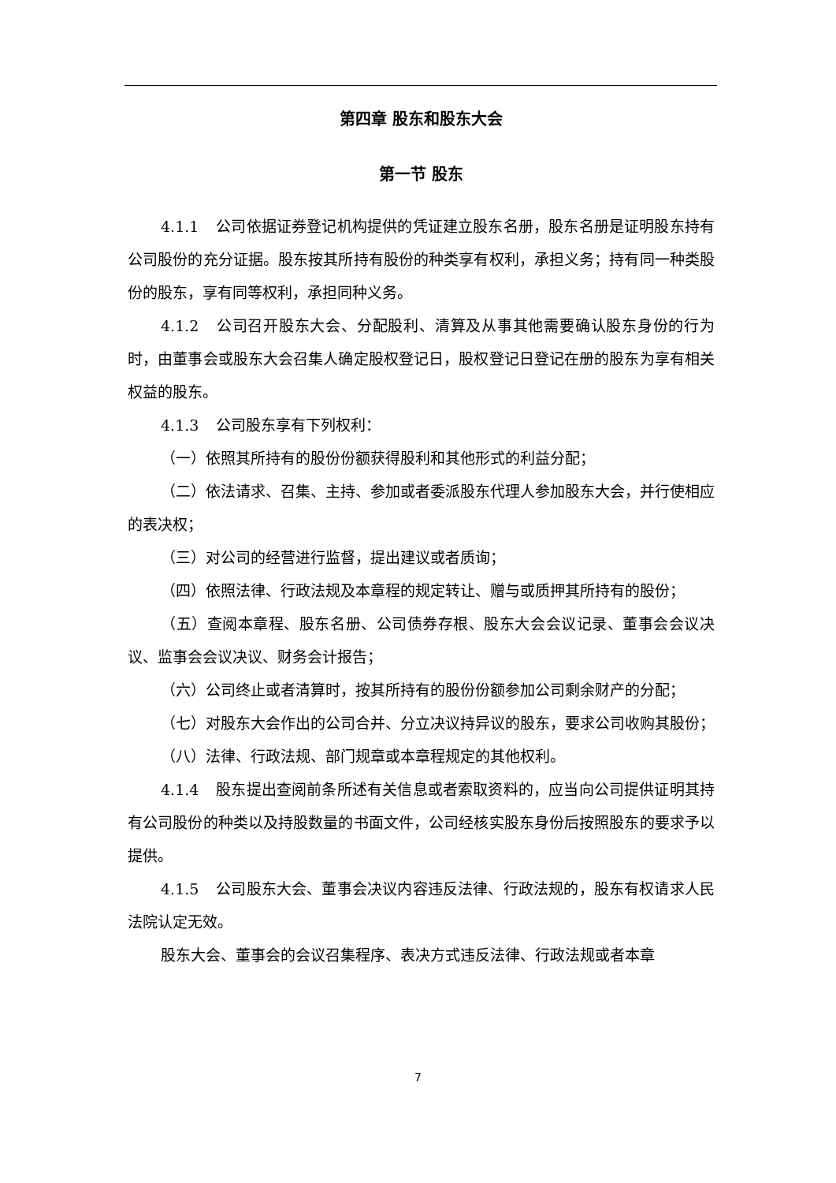第四章 股东和股东大会
第一节 股东
4.1.1 公司依据证券登记机构提供的凭证建立股东名册，股东名册是证明股东持有公司股份的充分证据。股东按其所持有股份的种类享有权利，承担义务；持有同一种类股份的股东，享有同等权利，承担同种义务。
4.1.2 公司召开股东大会、分配股利、清算及从事其他需要确认股东身份的行为时，由董事会或股东大会召集人确定股权登记日，股权登记日登记在册的股东为享有相关权益的股东。
4.1.3 公司股东享有下列权利：
（一）依照其所持有的股份份额获得股利和其他形式的利益分配；
（二）依法请求、召集、主持、参加或者委派股东代理人参加股东大会，并行使相应的表决权；
（三）对公司的经营进行监督，提出建议或者质询；
（四）依照法律、行政法规及本章程的规定转让、赠与或质押其所持有的股份；
（五）查阅本章程、股东名册、公司债券存根、股东大会会议记录、董事会会议决议、监事会会议决议、财务会计报告；
（六）公司终止或者清算时，按其所持有的股份份额参加公司剩余财产的分配；
（七）对股东大会作出的公司合并、分立决议持异议的股东，要求公司收购其股份；
（八）法律、行政法规、部门规章或本章程规定的其他权利。
4.1.4 股东提出查阅前条所述有关信息或者索取资料的，应当向公司提供证明其持有公司股份的种类以及持股数量的书面文件，公司经核实股东身份后按照股东的要求予以提供。
4.1.5 公司股东大会、董事会决议内容违反法律、行政法规的，股东有权请求人民法院认定无效。
股东大会、董事会的会议召集程序、表决方式违反法律、行政法规或者本章
7